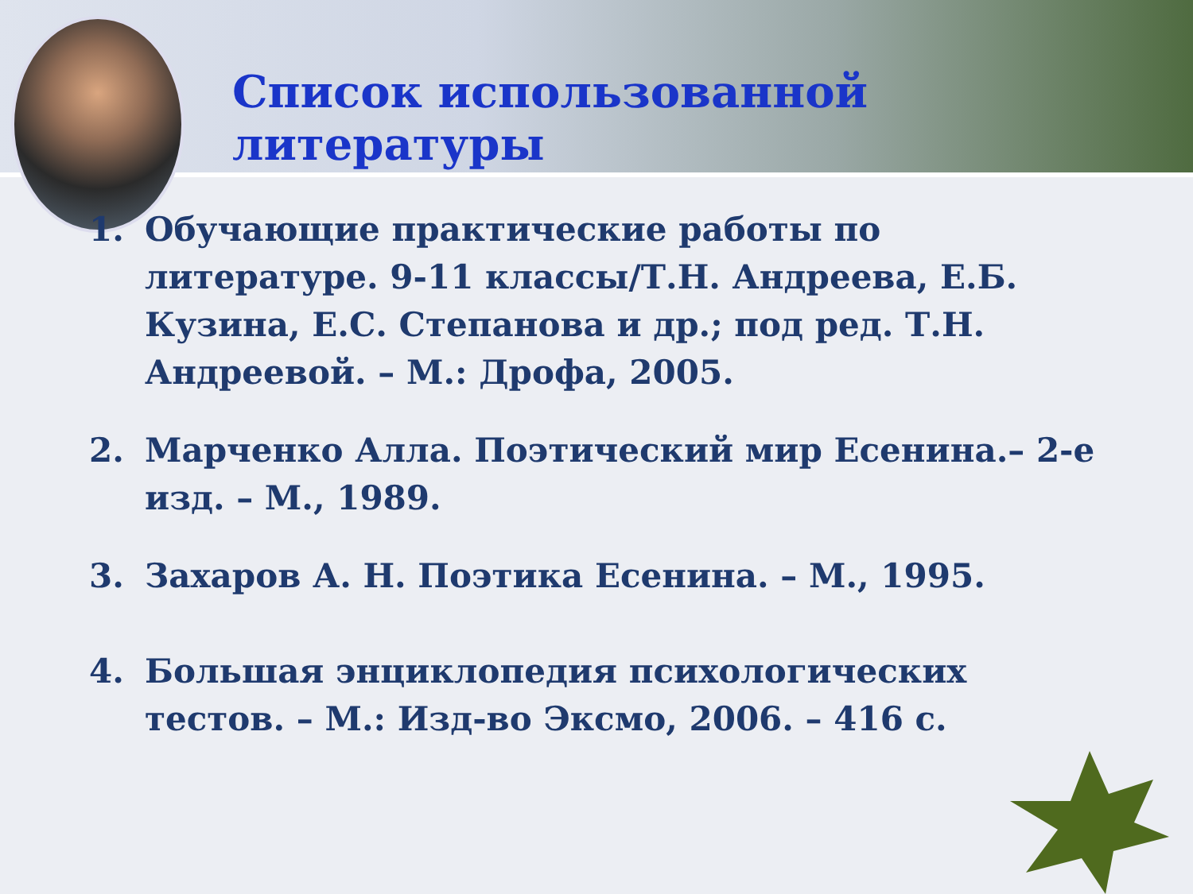Список использованной литературы
1. Обучающие практические работы по литературе. 9-11 классы/Т.Н. Андреева, Е.Б. Кузина, Е.С. Степанова и др.; под ред. Т.Н. Андреевой. – М.: Дрофа, 2005.
2. Марченко Алла. Поэтический мир Есенина.– 2-е изд. – М., 1989.
3. Захаров А. Н. Поэтика Есенина. – М., 1995.
4. Большая энциклопедия психологических тестов. – М.: Изд-во Эксмо, 2006. – 416 с.